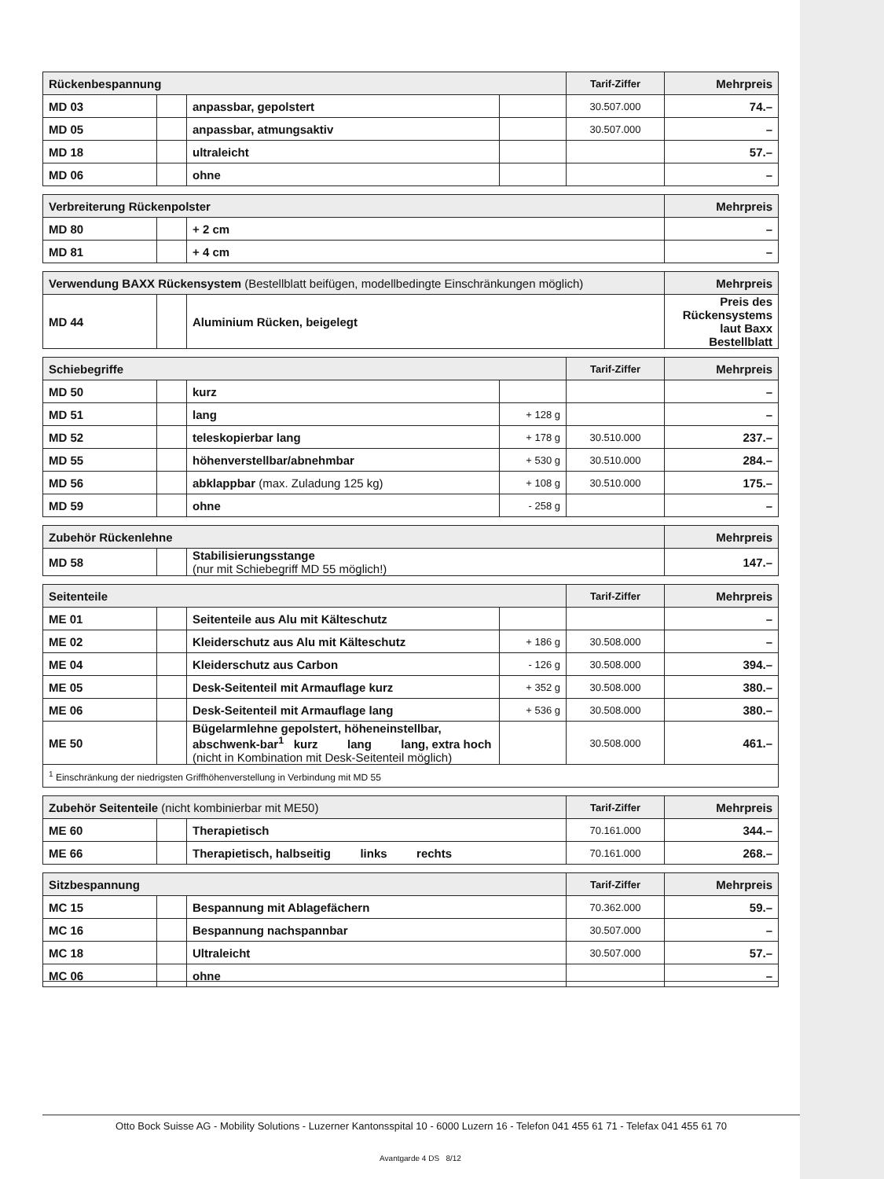| Rückenbespannung | | | | Tarif-Ziffer | Mehrpreis |
| MD 03 | | anpassbar, gepolstert | | 30.507.000 | 74.– |
| MD 05 | | anpassbar, atmungsaktiv | | 30.507.000 | – |
| MD 18 | | ultraleicht | | | 57.– |
| MD 06 | | ohne | | | – |
| Verbreiterung Rückenpolster | | | Mehrpreis |
| MD 80 | | + 2 cm | – |
| MD 81 | | + 4 cm | – |
| Verwendung BAXX Rückensystem (Bestellblatt beifügen, modellbedingte Einschränkungen möglich) | | | Mehrpreis |
| MD 44 | | Aluminium Rücken, beigelegt | Preis des Rückensystems laut Baxx Bestellblatt |
| Schiebegriffe | | | | Tarif-Ziffer | Mehrpreis |
| MD 50 | | kurz | | | – |
| MD 51 | | lang | + 128 g | | – |
| MD 52 | | teleskopierbar lang | + 178 g | 30.510.000 | 237.– |
| MD 55 | | höhenverstellbar/abnehmbar | + 530 g | 30.510.000 | 284.– |
| MD 56 | | abklappbar (max. Zuladung 125 kg) | + 108 g | 30.510.000 | 175.– |
| MD 59 | | ohne | - 258 g | | – |
| Zubehör Rückenlehne | | | Mehrpreis |
| MD 58 | | Stabilisierungsstange (nur mit Schiebegriff MD 55 möglich!) | 147.– |
| Seitenteile | | | | Tarif-Ziffer | Mehrpreis |
| ME 01 | | Seitenteile aus Alu mit Kälteschutz | | | – |
| ME 02 | | Kleiderschutz aus Alu mit Kälteschutz | + 186 g | 30.508.000 | – |
| ME 04 | | Kleiderschutz aus Carbon | - 126 g | 30.508.000 | 394.– |
| ME 05 | | Desk-Seitenteil mit Armauflage kurz | + 352 g | 30.508.000 | 380.– |
| ME 06 | | Desk-Seitenteil mit Armauflage lang | + 536 g | 30.508.000 | 380.– |
| ME 50 | | Bügelarmlehne gepolstert, höheneinstellbar, abschwenk-bar<sup>1</sup> kurz lang lang, extra hoch (nicht in Kombination mit Desk-Seitenteil möglich) | | 30.508.000 | 461.– |
| <sup>1</sup> Einschränkung der niedrigsten Griffhöhenverstellung in Verbindung mit MD 55 | | | | | |
| Zubehör Seitenteile (nicht kombinierbar mit ME50) | | | Tarif-Ziffer | Mehrpreis |
| ME 60 | | Therapietisch | 70.161.000 | 344.– |
| ME 66 | | Therapietisch, halbseitig links rechts | 70.161.000 | 268.– |
| Sitzbespannung | | | Tarif-Ziffer | Mehrpreis |
| MC 15 | | Bespannung mit Ablagefächern | 70.362.000 | 59.– |
| MC 16 | | Bespannung nachspannbar | 30.507.000 | – |
| MC 18 | | Ultraleicht | 30.507.000 | 57.– |
| MC 06 | | ohne | | – |
Otto Bock Suisse AG - Mobility Solutions - Luzerner Kantonsspital 10 - 6000 Luzern 16 - Telefon 041 455 61 71 - Telefax 041 455 61 70
Avantgarde 4 DS 8/12